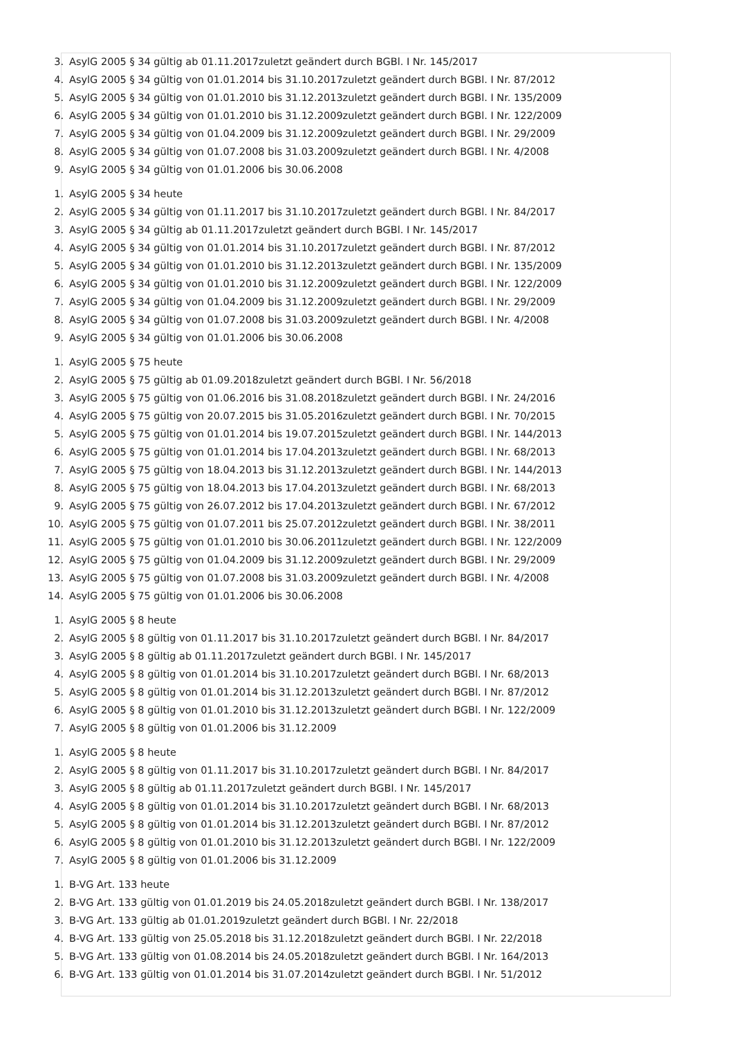3. AsylG 2005 § 34 gültig ab 01.11.2017zuletzt geändert durch BGBl. I Nr. 145/2017
4. AsylG 2005 § 34 gültig von 01.01.2014 bis 31.10.2017zuletzt geändert durch BGBl. I Nr. 87/2012
5. AsylG 2005 § 34 gültig von 01.01.2010 bis 31.12.2013zuletzt geändert durch BGBl. I Nr. 135/2009
6. AsylG 2005 § 34 gültig von 01.01.2010 bis 31.12.2009zuletzt geändert durch BGBl. I Nr. 122/2009
7. AsylG 2005 § 34 gültig von 01.04.2009 bis 31.12.2009zuletzt geändert durch BGBl. I Nr. 29/2009
8. AsylG 2005 § 34 gültig von 01.07.2008 bis 31.03.2009zuletzt geändert durch BGBl. I Nr. 4/2008
9. AsylG 2005 § 34 gültig von 01.01.2006 bis 30.06.2008
1. AsylG 2005 § 34 heute
2. AsylG 2005 § 34 gültig von 01.11.2017 bis 31.10.2017zuletzt geändert durch BGBl. I Nr. 84/2017
3. AsylG 2005 § 34 gültig ab 01.11.2017zuletzt geändert durch BGBl. I Nr. 145/2017
4. AsylG 2005 § 34 gültig von 01.01.2014 bis 31.10.2017zuletzt geändert durch BGBl. I Nr. 87/2012
5. AsylG 2005 § 34 gültig von 01.01.2010 bis 31.12.2013zuletzt geändert durch BGBl. I Nr. 135/2009
6. AsylG 2005 § 34 gültig von 01.01.2010 bis 31.12.2009zuletzt geändert durch BGBl. I Nr. 122/2009
7. AsylG 2005 § 34 gültig von 01.04.2009 bis 31.12.2009zuletzt geändert durch BGBl. I Nr. 29/2009
8. AsylG 2005 § 34 gültig von 01.07.2008 bis 31.03.2009zuletzt geändert durch BGBl. I Nr. 4/2008
9. AsylG 2005 § 34 gültig von 01.01.2006 bis 30.06.2008
1. AsylG 2005 § 75 heute
2. AsylG 2005 § 75 gültig ab 01.09.2018zuletzt geändert durch BGBl. I Nr. 56/2018
3. AsylG 2005 § 75 gültig von 01.06.2016 bis 31.08.2018zuletzt geändert durch BGBl. I Nr. 24/2016
4. AsylG 2005 § 75 gültig von 20.07.2015 bis 31.05.2016zuletzt geändert durch BGBl. I Nr. 70/2015
5. AsylG 2005 § 75 gültig von 01.01.2014 bis 19.07.2015zuletzt geändert durch BGBl. I Nr. 144/2013
6. AsylG 2005 § 75 gültig von 01.01.2014 bis 17.04.2013zuletzt geändert durch BGBl. I Nr. 68/2013
7. AsylG 2005 § 75 gültig von 18.04.2013 bis 31.12.2013zuletzt geändert durch BGBl. I Nr. 144/2013
8. AsylG 2005 § 75 gültig von 18.04.2013 bis 17.04.2013zuletzt geändert durch BGBl. I Nr. 68/2013
9. AsylG 2005 § 75 gültig von 26.07.2012 bis 17.04.2013zuletzt geändert durch BGBl. I Nr. 67/2012
10. AsylG 2005 § 75 gültig von 01.07.2011 bis 25.07.2012zuletzt geändert durch BGBl. I Nr. 38/2011
11. AsylG 2005 § 75 gültig von 01.01.2010 bis 30.06.2011zuletzt geändert durch BGBl. I Nr. 122/2009
12. AsylG 2005 § 75 gültig von 01.04.2009 bis 31.12.2009zuletzt geändert durch BGBl. I Nr. 29/2009
13. AsylG 2005 § 75 gültig von 01.07.2008 bis 31.03.2009zuletzt geändert durch BGBl. I Nr. 4/2008
14. AsylG 2005 § 75 gültig von 01.01.2006 bis 30.06.2008
1. AsylG 2005 § 8 heute
2. AsylG 2005 § 8 gültig von 01.11.2017 bis 31.10.2017zuletzt geändert durch BGBl. I Nr. 84/2017
3. AsylG 2005 § 8 gültig ab 01.11.2017zuletzt geändert durch BGBl. I Nr. 145/2017
4. AsylG 2005 § 8 gültig von 01.01.2014 bis 31.10.2017zuletzt geändert durch BGBl. I Nr. 68/2013
5. AsylG 2005 § 8 gültig von 01.01.2014 bis 31.12.2013zuletzt geändert durch BGBl. I Nr. 87/2012
6. AsylG 2005 § 8 gültig von 01.01.2010 bis 31.12.2013zuletzt geändert durch BGBl. I Nr. 122/2009
7. AsylG 2005 § 8 gültig von 01.01.2006 bis 31.12.2009
1. AsylG 2005 § 8 heute
2. AsylG 2005 § 8 gültig von 01.11.2017 bis 31.10.2017zuletzt geändert durch BGBl. I Nr. 84/2017
3. AsylG 2005 § 8 gültig ab 01.11.2017zuletzt geändert durch BGBl. I Nr. 145/2017
4. AsylG 2005 § 8 gültig von 01.01.2014 bis 31.10.2017zuletzt geändert durch BGBl. I Nr. 68/2013
5. AsylG 2005 § 8 gültig von 01.01.2014 bis 31.12.2013zuletzt geändert durch BGBl. I Nr. 87/2012
6. AsylG 2005 § 8 gültig von 01.01.2010 bis 31.12.2013zuletzt geändert durch BGBl. I Nr. 122/2009
7. AsylG 2005 § 8 gültig von 01.01.2006 bis 31.12.2009
1. B-VG Art. 133 heute
2. B-VG Art. 133 gültig von 01.01.2019 bis 24.05.2018zuletzt geändert durch BGBl. I Nr. 138/2017
3. B-VG Art. 133 gültig ab 01.01.2019zuletzt geändert durch BGBl. I Nr. 22/2018
4. B-VG Art. 133 gültig von 25.05.2018 bis 31.12.2018zuletzt geändert durch BGBl. I Nr. 22/2018
5. B-VG Art. 133 gültig von 01.08.2014 bis 24.05.2018zuletzt geändert durch BGBl. I Nr. 164/2013
6. B-VG Art. 133 gültig von 01.01.2014 bis 31.07.2014zuletzt geändert durch BGBl. I Nr. 51/2012